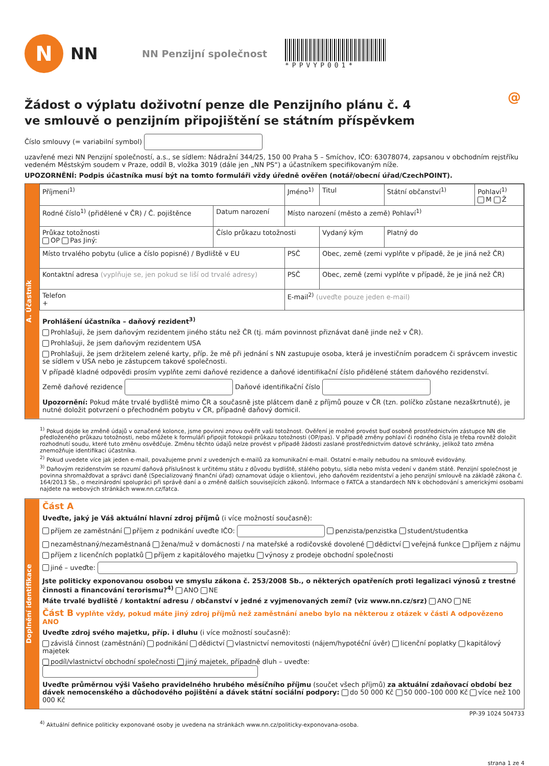N
NN
NN Penzijní společnost
*PPVYP001*
@
Žádost o výplatu doživotní penze dle Penzijního plánu č. 4
ve smlouvě o penzijním připojištění se státním příspěvkem
Číslo smlouvy (= variabilní symbol)
uzavřené mezi NN Penzijní společností, a.s., se sídlem: Nádražní 344/25, 150 00 Praha 5 – Smíchov, IČO: 63078074, zapsanou v obchodním rejstříku vedeném Městským soudem v Praze, oddíl B, vložka 3019 (dále jen „NN PS“) a účastníkem specifikovaným níže.
UPOZORNĚNÍ: Podpis účastníka musí být na tomto formuláři vždy úředně ověřen (notář/obecní úřad/CzechPOINT).
A. Účastník
| Příjmení<sup>1)</sup> | | Jméno<sup>1)</sup> | | Titul | Státní občanství<sup>1)</sup> | Pohlaví<sup>1)</sup> M Ž |
| Rodné číslo<sup>1)</sup> (přidělené v ČR) / Č. pojištěnce | Datum narození | Místo narození (město a země) Pohlaví<sup>1)</sup> | | | | |
| Průkaz totožnosti OP Pas Jiný: | Číslo průkazu totožnosti | | Vydaný kým | | Platný do | |
| Místo trvalého pobytu (ulice a číslo popisné) / Bydliště v EU | | PSČ | Obec, země (zemi vyplňte v případě, že je jiná než ČR) | | | |
| Kontaktní adresa (vyplňuje se, jen pokud se liší od trvalé adresy) | | PSČ | Obec, země (zemi vyplňte v případě, že je jiná než ČR) | | | |
| Telefon + | | E-mail<sup>2)</sup> (uveďte pouze jeden e-mail) | | | | |
Prohlášení účastníka – daňový rezident<sup>3)</sup>
Prohlašuji, že jsem daňovým rezidentem jiného státu než ČR (tj. mám povinnost přiznávat daně jinde než v ČR).
Prohlašuji, že jsem daňovým rezidentem USA
Prohlašuji, že jsem držitelem zelené karty, příp. že mě při jednání s NN zastupuje osoba, která je investičním poradcem či správcem investic se sídlem v USA nebo je zástupcem takové společnosti.
V případě kladné odpovědi prosím vyplňte zemi daňové rezidence a daňové identifikační číslo přidělené státem daňového rezidenství.
Země daňové rezidence Daňové identifikační číslo
Upozornění: Pokud máte trvalé bydliště mimo ČR a současně jste plátcem daně z příjmů pouze v ČR (tzn. políčko zůstane nezaškrtnuté), je nutné doložit potvrzení o přechodném pobytu v ČR, případně daňový domicil.
<sup>1)</sup> Pokud dojde ke změně údajů v označené kolonce, jsme povinni znovu ověřit vaši totožnost. Ověření je možné provést buď osobně prostřednictvím zástupce NN dle předloženého průkazu totožnosti, nebo můžete k formuláři připojit fotokopii průkazu totožnosti (OP/pas). V případě změny pohlaví či rodného čísla je třeba rovněž doložit rozhodnutí soudu, které tuto změnu osvědčuje. Změnu těchto údajů nelze provést v případě žádosti zaslané prostřednictvím datové schránky, jelikož tato změna znemožňuje identifikaci účastníka.
<sup>2)</sup> Pokud uvedete více jak jeden e-mail, považujeme první z uvedených e-mailů za komunikační e-mail. Ostatní e-maily nebudou na smlouvě evidovány.
<sup>3)</sup> Daňovým rezidenstvím se rozumí daňová příslušnost k určitému státu z důvodu bydliště, stálého pobytu, sídla nebo místa vedení v daném státě. Penzijní společnost je povinna shromažďovat a správci daně (Specializovaný finanční úřad) oznamovat údaje o klientovi, jeho daňovém rezidentství a jeho penzijní smlouvě na základě zákona č. 164/2013 Sb., o mezinárodní spolupráci při správě daní a o změně dalších souvisejících zákonů. Informace o FATCA a standardech NN k obchodování s americkými osobami najdete na webových stránkách www.nn.cz/fatca.
Doplnění identifikace
Část A
Uveďte, jaký je Váš aktuální hlavní zdroj příjmů (i více možností současně):
příjem ze zaměstnání příjem z podnikání uveďte IČO: penzista/penzistka student/studentka
nezaměstnaný/nezaměstnaná žena/muž v domácnosti / na mateřské a rodičovské dovolené dědictví veřejná funkce příjem z nájmu
příjem z licenčních poplatků příjem z kapitálového majetku výnosy z prodeje obchodní společnosti
jiné – uveďte:
Jste politicky exponovanou osobou ve smyslu zákona č. 253/2008 Sb., o některých opatřeních proti legalizaci výnosů z trestné činnosti a financování terorismu?<sup>4)</sup> ANO NE
Máte trvalé bydliště / kontaktní adresu / občanství v jedné z vyjmenovaných zemí? (viz www.nn.cz/srz) ANO NE
Část B vyplňte vždy, pokud máte jiný zdroj příjmů než zaměstnání anebo bylo na některou z otázek v části A odpovězeno ANO
Uveďte zdroj svého majetku, příp. i dluhu (i více možností současně):
závislá činnost (zaměstnání) podnikání dědictví vlastnictví nemovitosti (nájem/hypotéční úvěr) licenční poplatky kapitálový majetek
podíl/vlastnictví obchodní společnosti jiný majetek, případně dluh – uveďte:
Uveďte průměrnou výši Vašeho pravidelného hrubého měsíčního příjmu (součet všech příjmů) za aktuální zdaňovací období bez dávek nemocenského a důchodového pojištění a dávek státní sociální podpory: do 50 000 Kč 50 000–100 000 Kč více než 100 000 Kč
PP-39 1024 504733
<sup>4)</sup> Aktuální definice politicky exponované osoby je uvedena na stránkách www.nn.cz/politicky-exponovana-osoba.
strana 1 ze 4